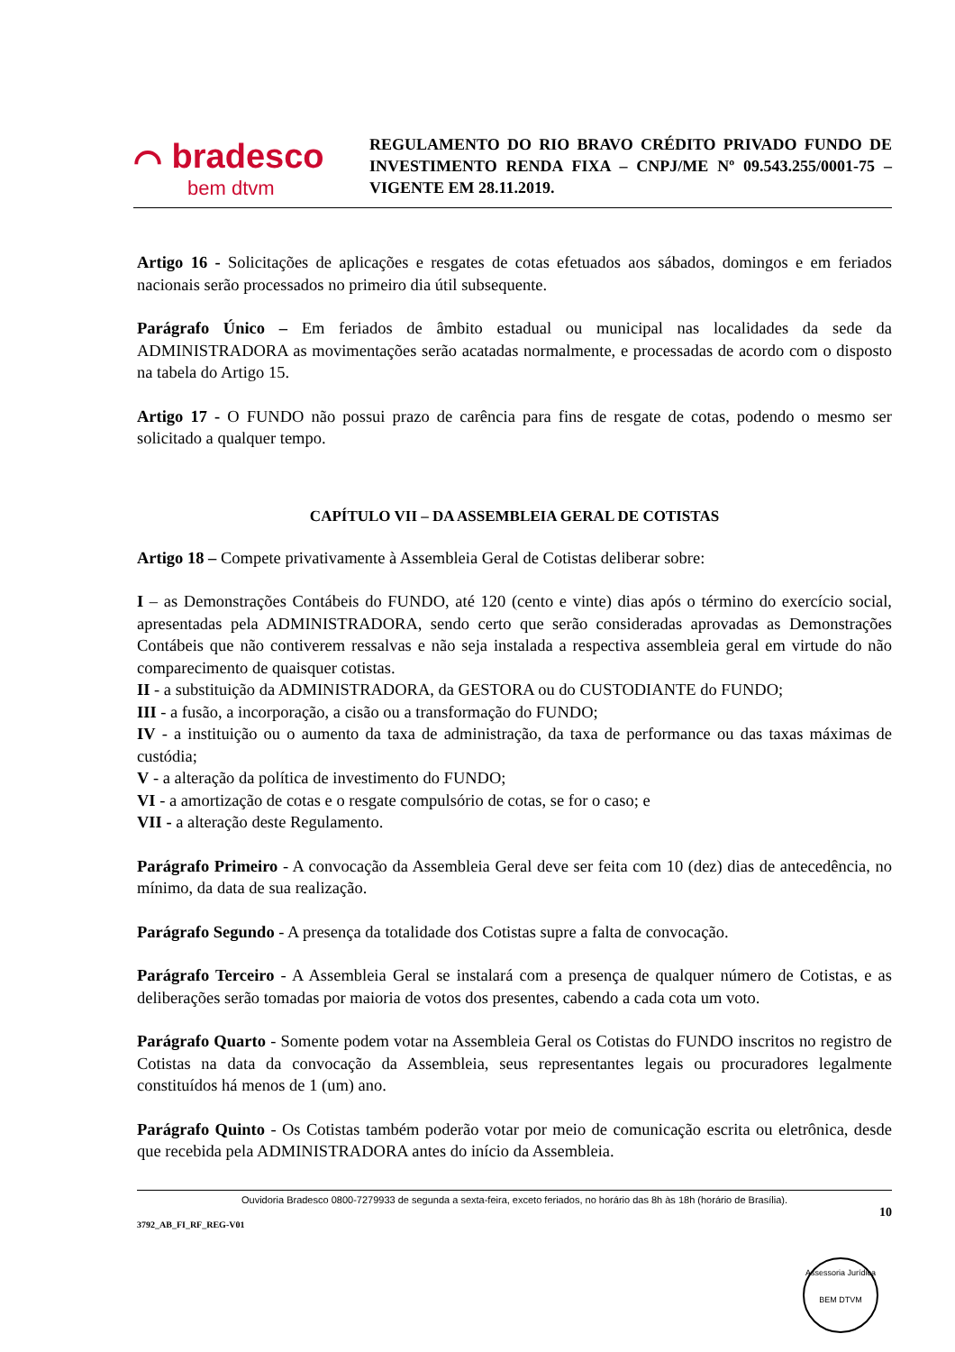⌒ bradesco
bem dtvm
REGULAMENTO DO RIO BRAVO CRÉDITO PRIVADO FUNDO DE INVESTIMENTO RENDA FIXA – CNPJ/ME Nº 09.543.255/0001-75 – VIGENTE EM 28.11.2019.
Artigo 16 - Solicitações de aplicações e resgates de cotas efetuados aos sábados, domingos e em feriados nacionais serão processados no primeiro dia útil subsequente.
Parágrafo Único – Em feriados de âmbito estadual ou municipal nas localidades da sede da ADMINISTRADORA as movimentações serão acatadas normalmente, e processadas de acordo com o disposto na tabela do Artigo 15.
Artigo 17 - O FUNDO não possui prazo de carência para fins de resgate de cotas, podendo o mesmo ser solicitado a qualquer tempo.
CAPÍTULO VII – DA ASSEMBLEIA GERAL DE COTISTAS
Artigo 18 – Compete privativamente à Assembleia Geral de Cotistas deliberar sobre:
I – as Demonstrações Contábeis do FUNDO, até 120 (cento e vinte) dias após o término do exercício social, apresentadas pela ADMINISTRADORA, sendo certo que serão consideradas aprovadas as Demonstrações Contábeis que não contiverem ressalvas e não seja instalada a respectiva assembleia geral em virtude do não comparecimento de quaisquer cotistas.
II - a substituição da ADMINISTRADORA, da GESTORA ou do CUSTODIANTE do FUNDO;
III - a fusão, a incorporação, a cisão ou a transformação do FUNDO;
IV - a instituição ou o aumento da taxa de administração, da taxa de performance ou das taxas máximas de custódia;
V - a alteração da política de investimento do FUNDO;
VI - a amortização de cotas e o resgate compulsório de cotas, se for o caso; e
VII - a alteração deste Regulamento.
Parágrafo Primeiro - A convocação da Assembleia Geral deve ser feita com 10 (dez) dias de antecedência, no mínimo, da data de sua realização.
Parágrafo Segundo - A presença da totalidade dos Cotistas supre a falta de convocação.
Parágrafo Terceiro - A Assembleia Geral se instalará com a presença de qualquer número de Cotistas, e as deliberações serão tomadas por maioria de votos dos presentes, cabendo a cada cota um voto.
Parágrafo Quarto - Somente podem votar na Assembleia Geral os Cotistas do FUNDO inscritos no registro de Cotistas na data da convocação da Assembleia, seus representantes legais ou procuradores legalmente constituídos há menos de 1 (um) ano.
Parágrafo Quinto - Os Cotistas também poderão votar por meio de comunicação escrita ou eletrônica, desde que recebida pela ADMINISTRADORA antes do início da Assembleia.
Ouvidoria Bradesco 0800-7279933 de segunda a sexta-feira, exceto feriados, no horário das 8h às 18h (horário de Brasília).
10
3792_AB_FI_RF_REG-V01
Assessoria Jurídica
BEM DTVM